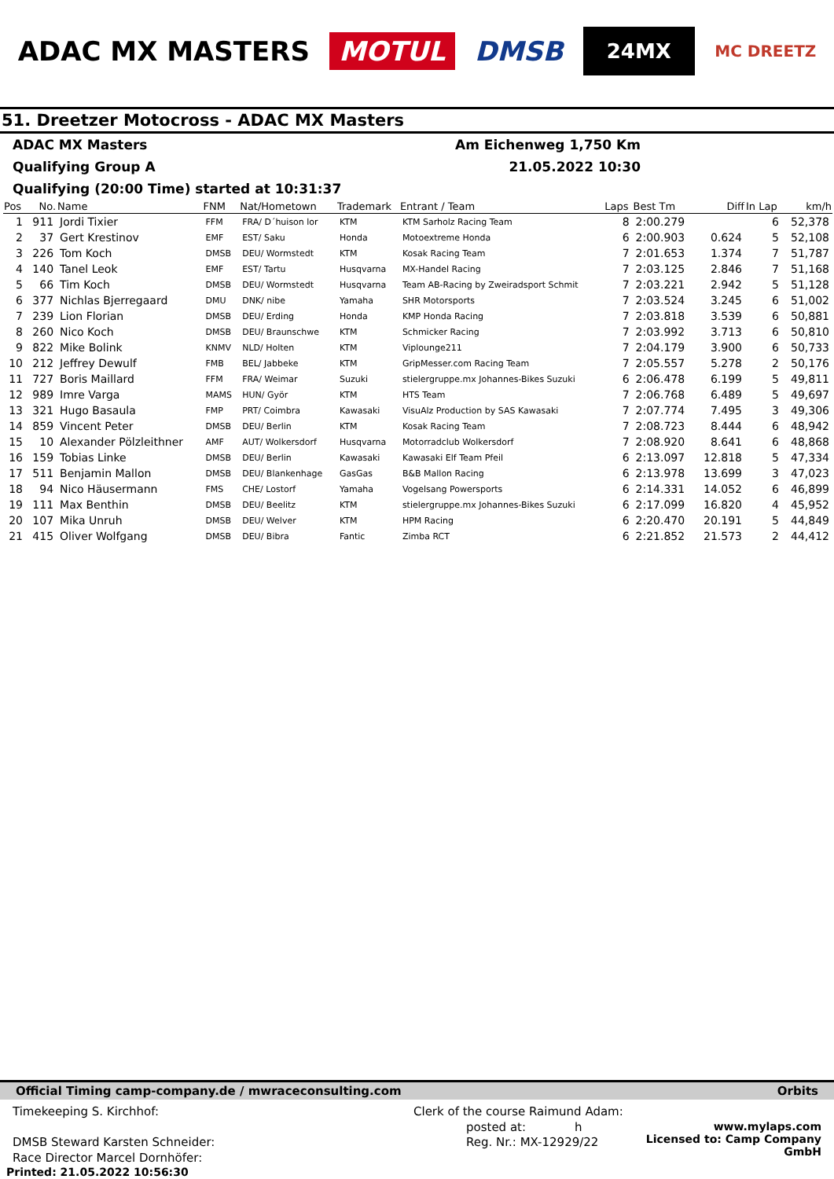ADAC MX MASTERS MOTUL DMSB 24MX MC DREETZ
51. Dreetzer Motocross - ADAC MX Masters
ADAC MX Masters Am Eichenweg 1,750 Km
Qualifying Group A 21.05.2022 10:30
Qualifying (20:00 Time) started at 10:31:37
| Pos | No. | Name | FNM | Nat/Hometown | Trademark | Entrant / Team | Laps | Best Tm | Diff | In Lap | km/h |
| --- | --- | --- | --- | --- | --- | --- | --- | --- | --- | --- | --- |
| 1 | 911 | Jordi Tixier | FFM | FRA/ D´huison lor | KTM | KTM Sarholz Racing Team | 8 | 2:00.279 | | 6 | 52,378 |
| 2 | 37 | Gert Krestinov | EMF | EST/ Saku | Honda | Motoextreme Honda | 6 | 2:00.903 | 0.624 | 5 | 52,108 |
| 3 | 226 | Tom Koch | DMSB | DEU/ Wormstedt | KTM | Kosak Racing Team | 7 | 2:01.653 | 1.374 | 7 | 51,787 |
| 4 | 140 | Tanel Leok | EMF | EST/ Tartu | Husqvarna | MX-Handel Racing | 7 | 2:03.125 | 2.846 | 7 | 51,168 |
| 5 | 66 | Tim Koch | DMSB | DEU/ Wormstedt | Husqvarna | Team AB-Racing by Zweiradsport Schmit | 7 | 2:03.221 | 2.942 | 5 | 51,128 |
| 6 | 377 | Nichlas Bjerregaard | DMU | DNK/ nibe | Yamaha | SHR Motorsports | 7 | 2:03.524 | 3.245 | 6 | 51,002 |
| 7 | 239 | Lion Florian | DMSB | DEU/ Erding | Honda | KMP Honda Racing | 7 | 2:03.818 | 3.539 | 6 | 50,881 |
| 8 | 260 | Nico Koch | DMSB | DEU/ Braunschwe | KTM | Schmicker Racing | 7 | 2:03.992 | 3.713 | 6 | 50,810 |
| 9 | 822 | Mike Bolink | KNMV | NLD/ Holten | KTM | Viplounge211 | 7 | 2:04.179 | 3.900 | 6 | 50,733 |
| 10 | 212 | Jeffrey Dewulf | FMB | BEL/ Jabbeke | KTM | GripMesser.com Racing Team | 7 | 2:05.557 | 5.278 | 2 | 50,176 |
| 11 | 727 | Boris Maillard | FFM | FRA/ Weimar | Suzuki | stielergruppe.mx Johannes-Bikes Suzuki | 6 | 2:06.478 | 6.199 | 5 | 49,811 |
| 12 | 989 | Imre Varga | MAMS | HUN/ Györ | KTM | HTS Team | 7 | 2:06.768 | 6.489 | 5 | 49,697 |
| 13 | 321 | Hugo Basaula | FMP | PRT/ Coimbra | Kawasaki | VisuAlz Production by SAS Kawasaki | 7 | 2:07.774 | 7.495 | 3 | 49,306 |
| 14 | 859 | Vincent Peter | DMSB | DEU/ Berlin | KTM | Kosak Racing Team | 7 | 2:08.723 | 8.444 | 6 | 48,942 |
| 15 | 10 | Alexander Pölzleithner | AMF | AUT/ Wolkersdorf | Husqvarna | Motorradclub Wolkersdorf | 7 | 2:08.920 | 8.641 | 6 | 48,868 |
| 16 | 159 | Tobias Linke | DMSB | DEU/ Berlin | Kawasaki | Kawasaki Elf Team Pfeil | 6 | 2:13.097 | 12.818 | 5 | 47,334 |
| 17 | 511 | Benjamin Mallon | DMSB | DEU/ Blankenhage | GasGas | B&B Mallon Racing | 6 | 2:13.978 | 13.699 | 3 | 47,023 |
| 18 | 94 | Nico Häusermann | FMS | CHE/ Lostorf | Yamaha | Vogelsang Powersports | 6 | 2:14.331 | 14.052 | 6 | 46,899 |
| 19 | 111 | Max Benthin | DMSB | DEU/ Beelitz | KTM | stielergruppe.mx Johannes-Bikes Suzuki | 6 | 2:17.099 | 16.820 | 4 | 45,952 |
| 20 | 107 | Mika Unruh | DMSB | DEU/ Welver | KTM | HPM Racing | 6 | 2:20.470 | 20.191 | 5 | 44,849 |
| 21 | 415 | Oliver Wolfgang | DMSB | DEU/ Bibra | Fantic | Zimba RCT | 6 | 2:21.852 | 21.573 | 2 | 44,412 |
Official Timing camp-company.de / mwraceconsulting.com Orbits
Timekeeping S. Kirchhof:
DMSB Steward Karsten Schneider:
Race Director Marcel Dornhöfer:
Clerk of the course Raimund Adam:
posted at: h
Reg. Nr.: MX-12929/22
www.mylaps.com
Licensed to: Camp Company GmbH
Printed: 21.05.2022 10:56:30